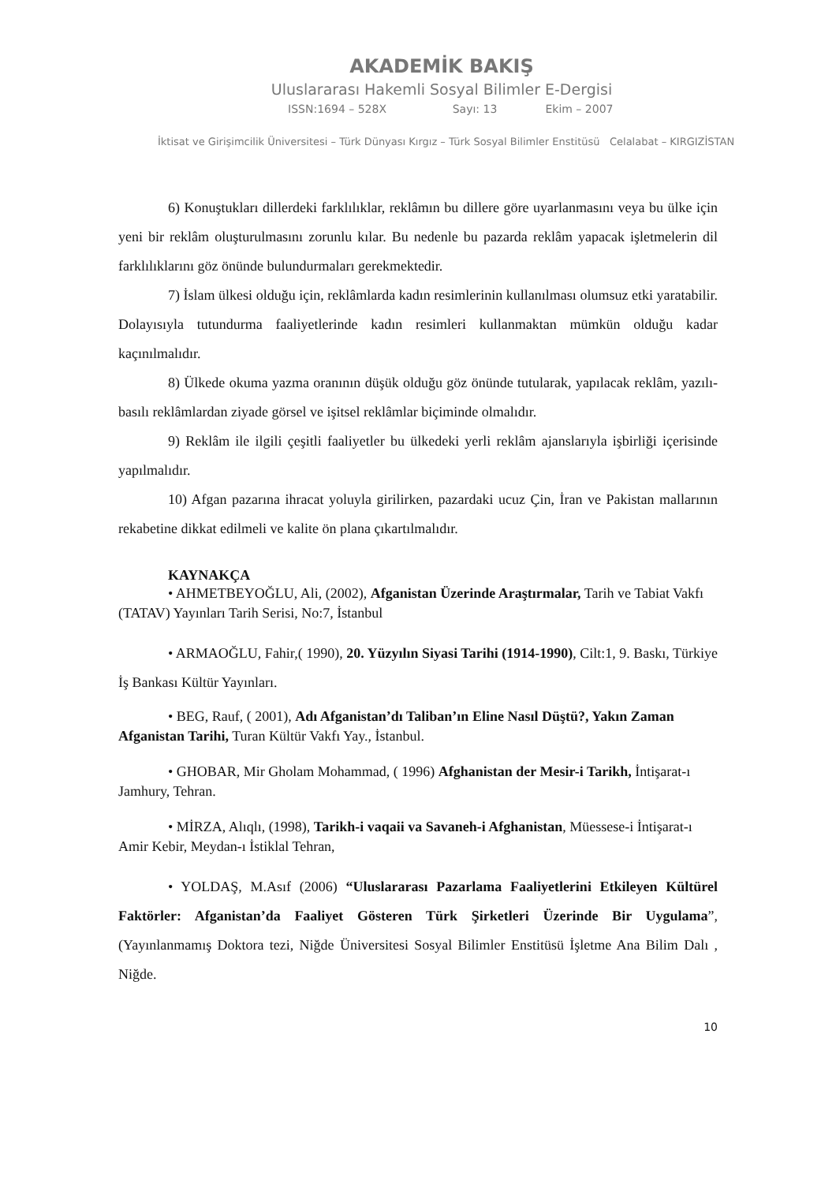AKADEMİK BAKIŞ
Uluslararası Hakemli Sosyal Bilimler E-Dergisi
ISSN:1694 – 528X Sayı: 13 Ekim – 2007
İktisat ve Girişimcilik Üniversitesi – Türk Dünyası Kırgız – Türk Sosyal Bilimler Enstitüsü Celalabat – KIRGIZİSTAN
6) Konuştukları dillerdeki farklılıklar, reklâmın bu dillere göre uyarlanmasını veya bu ülke için yeni bir reklâm oluşturulmasını zorunlu kılar. Bu nedenle bu pazarda reklâm yapacak işletmelerin dil farklılıklarını göz önünde bulundurmaları gerekmektedir.
7) İslam ülkesi olduğu için, reklâmlarda kadın resimlerinin kullanılması olumsuz etki yaratabilir. Dolayısıyla tutundurma faaliyetlerinde kadın resimleri kullanmaktan mümkün olduğu kadar kaçınılmalıdır.
8) Ülkede okuma yazma oranının düşük olduğu göz önünde tutularak, yapılacak reklâm, yazılı- basılı reklâmlardan ziyade görsel ve işitsel reklâmlar biçiminde olmalıdır.
9) Reklâm ile ilgili çeşitli faaliyetler bu ülkedeki yerli reklâm ajanslarıyla işbirliği içerisinde yapılmalıdır.
10) Afgan pazarına ihracat yoluyla girilirken, pazardaki ucuz Çin, İran ve Pakistan mallarının rekabetine dikkat edilmeli ve kalite ön plana çıkartılmalıdır.
KAYNAKÇA
• AHMETBEYOĞLU, Ali, (2002), Afganistan Üzerinde Araştırmalar, Tarih ve Tabiat Vakfı (TATAV) Yayınları Tarih Serisi, No:7, İstanbul
• ARMAOĞLU, Fahir,( 1990), 20. Yüzyılın Siyasi Tarihi (1914-1990), Cilt:1, 9. Baskı, Türkiye İş Bankası Kültür Yayınları.
• BEG, Rauf, ( 2001), Adı Afganistan’dı Taliban’ın Eline Nasıl Düştü?, Yakın Zaman Afganistan Tarihi, Turan Kültür Vakfı Yay., İstanbul.
• GHOBAR, Mir Gholam Mohammad, ( 1996) Afghanistan der Mesir-i Tarikh, İntişarat-ı Jamhury, Tehran.
• MİRZA, Alıqlı, (1998), Tarikh-i vaqaii va Savaneh-i Afghanistan, Müessese-i İntişarat-ı Amir Kebir, Meydan-ı İstiklal Tehran,
• YOLDAŞ, M.Asıf (2006) “Uluslararası Pazarlama Faaliyetlerini Etkileyen Kültürel Faktörler: Afganistan’da Faaliyet Gösteren Türk Şirketleri Üzerinde Bir Uygulama”, (Yayınlanmamış Doktora tezi, Niğde Üniversitesi Sosyal Bilimler Enstitüsü İşletme Ana Bilim Dalı , Niğde.
10